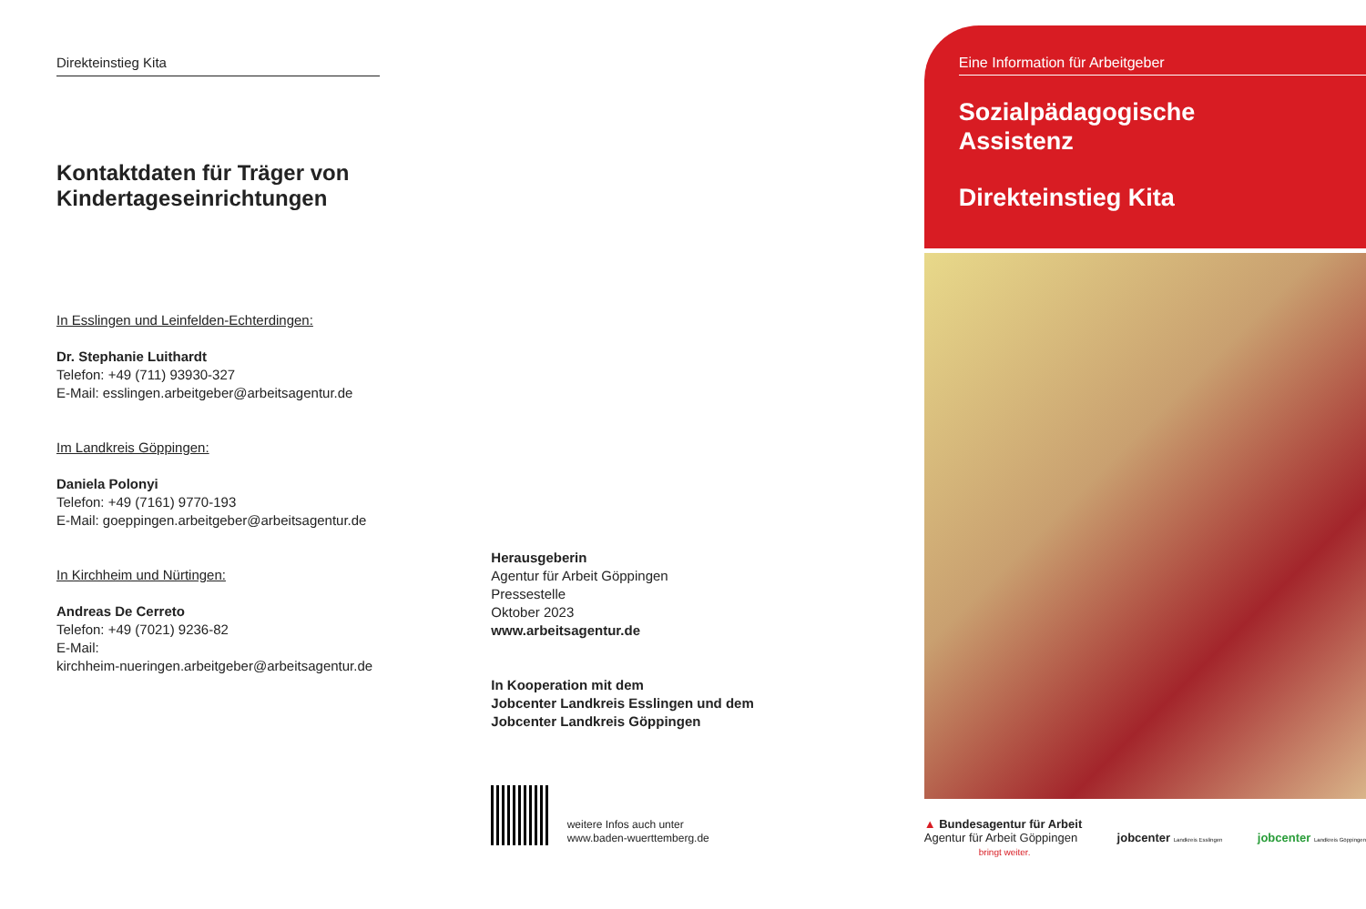Direkteinstieg Kita
Kontaktdaten für Träger von Kindertageseinrichtungen
In Esslingen und Leinfelden-Echterdingen:
Dr. Stephanie Luithardt
Telefon: +49 (711) 93930-327
E-Mail: esslingen.arbeitgeber@arbeitsagentur.de
Im Landkreis Göppingen:
Daniela Polonyi
Telefon: +49 (7161) 9770-193
E-Mail: goeppingen.arbeitgeber@arbeitsagentur.de
In Kirchheim und Nürtingen:
Andreas De Cerreto
Telefon: +49 (7021) 9236-82
E-Mail:
kirchheim-nueringen.arbeitgeber@arbeitsagentur.de
Herausgeberin
Agentur für Arbeit Göppingen
Pressestelle
Oktober 2023
www.arbeitsagentur.de
In Kooperation mit dem
Jobcenter Landkreis Esslingen und dem
Jobcenter Landkreis Göppingen
weitere Infos auch unter
www.baden-wuerttemberg.de
Eine Information für Arbeitgeber
Sozialpädagogische
Assistenz
Direkteinstieg Kita
▲ Bundesagentur für Arbeit
Agentur für Arbeit Göppingen
bringt weiter.
jobcenter Landkreis Esslingen
jobcenter Landkreis Göppingen